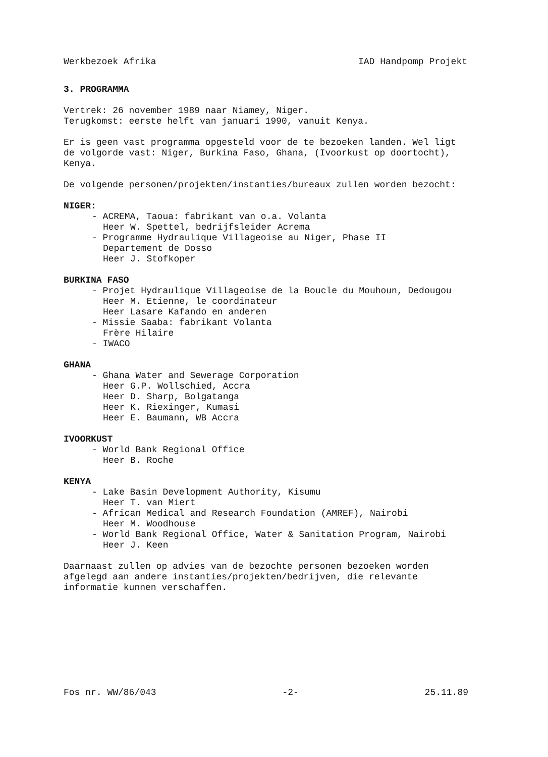Werkbezoek Afrika IAD Handpomp Projekt
3. PROGRAMMA
Vertrek: 26 november 1989 naar Niamey, Niger.
Terugkomst: eerste helft van januari 1990, vanuit Kenya.
Er is geen vast programma opgesteld voor de te bezoeken landen. Wel ligt de volgorde vast: Niger, Burkina Faso, Ghana, (Ivoorkust op doortocht), Kenya.
De volgende personen/projekten/instanties/bureaux zullen worden bezocht:
NIGER:
- ACREMA, Taoua: fabrikant van o.a. Volanta
Heer W. Spettel, bedrijfsleider Acrema
- Programme Hydraulique Villageoise au Niger, Phase II
Departement de Dosso
Heer J. Stofkoper
BURKINA FASO
- Projet Hydraulique Villageoise de la Boucle du Mouhoun, Dedougou
Heer M. Etienne, le coordinateur
Heer Lasare Kafando en anderen
- Missie Saaba: fabrikant Volanta
Frère Hilaire
- IWACO
GHANA
- Ghana Water and Sewerage Corporation
Heer G.P. Wollschied, Accra
Heer D. Sharp, Bolgatanga
Heer K. Riexinger, Kumasi
Heer E. Baumann, WB Accra
IVOORKUST
- World Bank Regional Office
Heer B. Roche
KENYA
- Lake Basin Development Authority, Kisumu
Heer T. van Miert
- African Medical and Research Foundation (AMREF), Nairobi
Heer M. Woodhouse
- World Bank Regional Office, Water & Sanitation Program, Nairobi
Heer J. Keen
Daarnaast zullen op advies van de bezochte personen bezoeken worden afgelegd aan andere instanties/projekten/bedrijven, die relevante informatie kunnen verschaffen.
Fos nr. WW/86/043 -2- 25.11.89